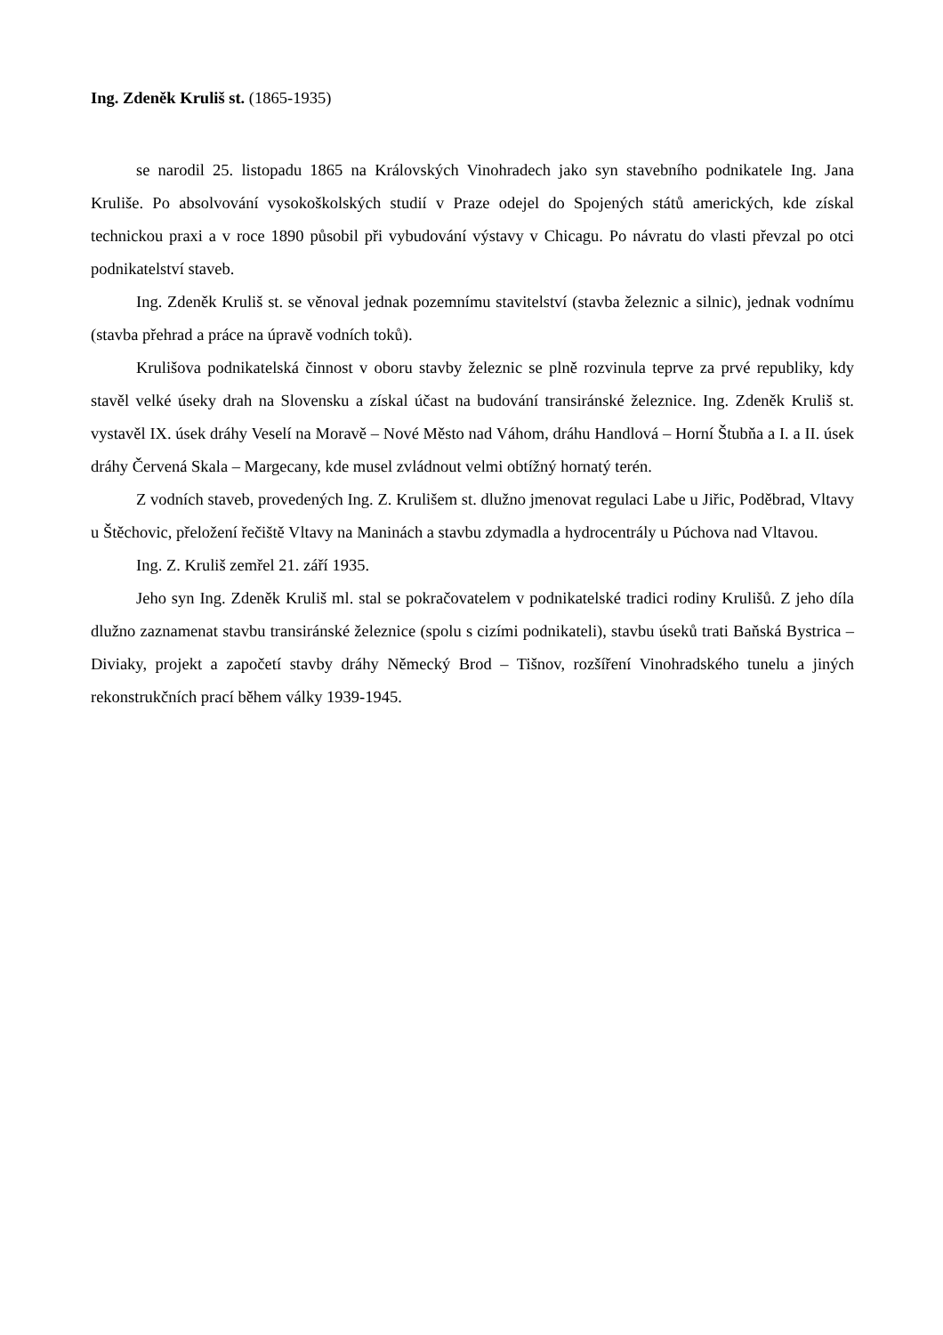Ing. Zdeněk Kruliš st. (1865-1935)
se narodil 25. listopadu 1865 na Královských Vinohradech jako syn stavebního podnikatele Ing. Jana Kruliše. Po absolvování vysokoškolských studií v Praze odejel do Spojených států amerických, kde získal technickou praxi a v roce 1890 působil při vybudování výstavy v Chicagu. Po návratu do vlasti převzal po otci podnikatelství staveb.
Ing. Zdeněk Kruliš st. se věnoval jednak pozemnímu stavitelství (stavba železnic a silnic), jednak vodnímu (stavba přehrad a práce na úpravě vodních toků).
Krulišova podnikatelská činnost v oboru stavby železnic se plně rozvinula teprve za prvé republiky, kdy stavěl velké úseky drah na Slovensku a získal účast na budování transiránské železnice. Ing. Zdeněk Kruliš st. vystavěl IX. úsek dráhy Veselí na Moravě – Nové Město nad Váhom, dráhu Handlová – Horní Štubňa a I. a II. úsek dráhy Červená Skala – Margecany, kde musel zvládnout velmi obtížný hornatý terén.
Z vodních staveb, provedených Ing. Z. Krulišem st. dlužno jmenovat regulaci Labe u Jiřic, Poděbrad, Vltavy u Štěchovic, přeložení řečiště Vltavy na Maninách a stavbu zdymadla a hydrocentrály u Púchova nad Vltavou.
Ing. Z. Kruliš zemřel 21. září 1935.
Jeho syn Ing. Zdeněk Kruliš ml. stal se pokračovatelem v podnikatelské tradici rodiny Krulišů. Z jeho díla dlužno zaznamenat stavbu transiránské železnice (spolu s cizími podnikateli), stavbu úseků trati Baňská Bystrica – Diviaky, projekt a započetí stavby dráhy Německý Brod – Tišnov, rozšíření Vinohradského tunelu a jiných rekonstrukčních prací během války 1939-1945.